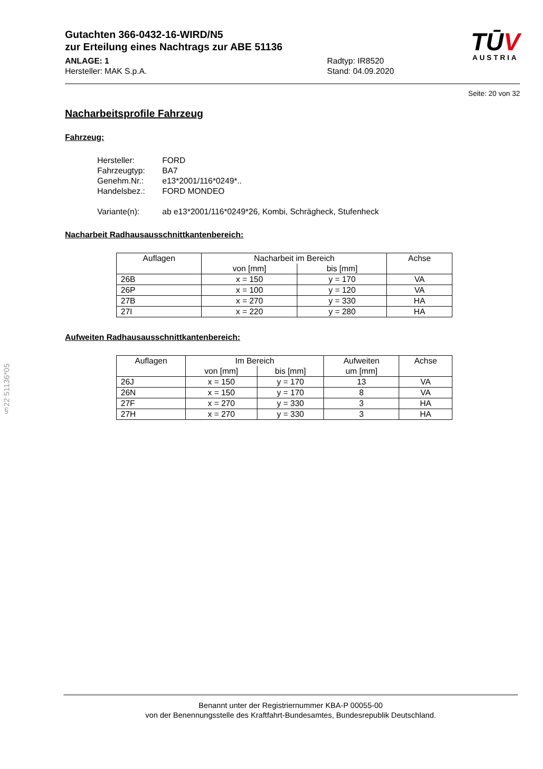§22 51136*05
Gutachten 366-0432-16-WIRD/N5
zur Erteilung eines Nachtrags zur ABE 51136
ANLAGE: 1
Hersteller: MAK S.p.A.
Radtyp: IR8520
Stand: 04.09.2020
TŪV
AUSTRIA
Seite: 20 von 32
Nacharbeitsprofile Fahrzeug
Fahrzeug:
Hersteller: FORD
Fahrzeugtyp: BA7
Genehm.Nr.: e13*2001/116*0249*..
Handelsbez.: FORD MONDEO
Variante(n): ab e13*2001/116*0249*26, Kombi, Schrägheck, Stufenheck
Nacharbeit Radhausausschnittkantenbereich:
| Auflagen | Nacharbeit im Bereich | | Achse |
| --- | --- | --- | --- |
| | von [mm] | bis [mm] | |
| 26B | x = 150 | y = 170 | VA |
| 26P | x = 100 | y = 120 | VA |
| 27B | x = 270 | y = 330 | HA |
| 27I | x = 220 | y = 280 | HA |
Aufweiten Radhausausschnittkantenbereich:
| Auflagen | Im Bereich | | Aufweiten um [mm] | Achse |
| --- | --- | --- | --- | --- |
| | von [mm] | bis [mm] | | |
| 26J | x = 150 | y = 170 | 13 | VA |
| 26N | x = 150 | y = 170 | 8 | VA |
| 27F | x = 270 | y = 330 | 3 | HA |
| 27H | x = 270 | y = 330 | 3 | HA |
Benannt unter der Registriernummer KBA-P 00055-00
von der Benennungsstelle des Kraftfahrt-Bundesamtes, Bundesrepublik Deutschland.